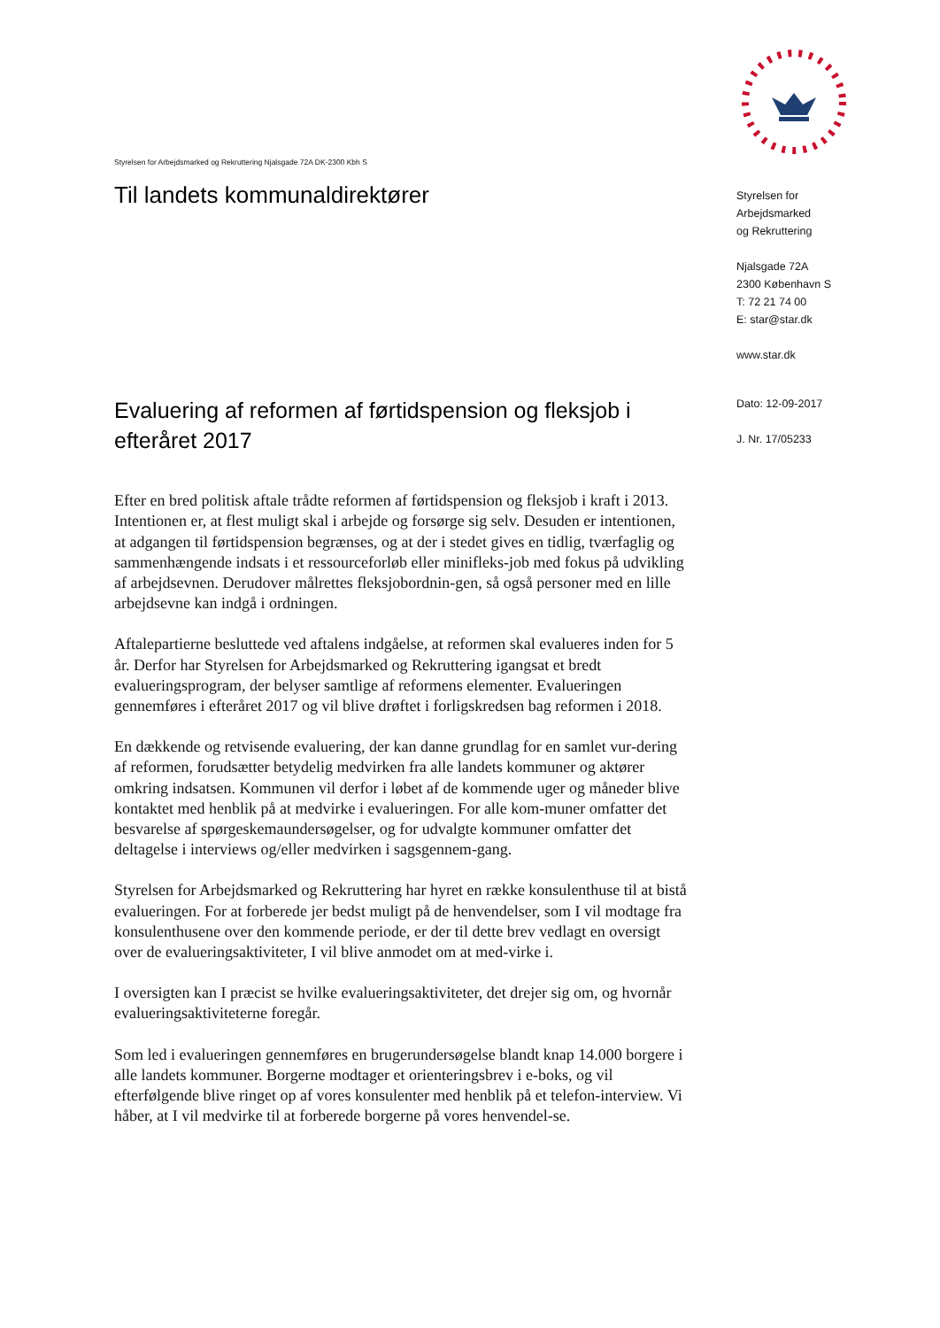Styrelsen for Arbejdsmarked og Rekruttering Njalsgade 72A DK-2300 Kbh S
Til landets kommunaldirektører
Evaluering af reformen af førtidspension og fleksjob i efteråret 2017
Efter en bred politisk aftale trådte reformen af førtidspension og fleksjob i kraft i 2013. Intentionen er, at flest muligt skal i arbejde og forsørge sig selv. Desuden er intentionen, at adgangen til førtidspension begrænses, og at der i stedet gives en tidlig, tværfaglig og sammenhængende indsats i et ressourceforløb eller minifleks-job med fokus på udvikling af arbejdsevnen. Derudover målrettes fleksjobordnin-gen, så også personer med en lille arbejdsevne kan indgå i ordningen.
Aftalepartierne besluttede ved aftalens indgåelse, at reformen skal evalueres inden for 5 år. Derfor har Styrelsen for Arbejdsmarked og Rekruttering igangsat et bredt evalueringsprogram, der belyser samtlige af reformens elementer. Evalueringen gennemføres i efteråret 2017 og vil blive drøftet i forligskredsen bag reformen i 2018.
En dækkende og retvisende evaluering, der kan danne grundlag for en samlet vur-dering af reformen, forudsætter betydelig medvirken fra alle landets kommuner og aktører omkring indsatsen. Kommunen vil derfor i løbet af de kommende uger og måneder blive kontaktet med henblik på at medvirke i evalueringen. For alle kom-muner omfatter det besvarelse af spørgeskemaundersøgelser, og for udvalgte kommuner omfatter det deltagelse i interviews og/eller medvirken i sagsgennem-gang.
Styrelsen for Arbejdsmarked og Rekruttering har hyret en række konsulenthuse til at bistå evalueringen. For at forberede jer bedst muligt på de henvendelser, som I vil modtage fra konsulenthusene over den kommende periode, er der til dette brev vedlagt en oversigt over de evalueringsaktiviteter, I vil blive anmodet om at med-virke i.
I oversigten kan I præcist se hvilke evalueringsaktiviteter, det drejer sig om, og hvornår evalueringsaktiviteterne foregår.
Som led i evalueringen gennemføres en brugerundersøgelse blandt knap 14.000 borgere i alle landets kommuner. Borgerne modtager et orienteringsbrev i e-boks, og vil efterfølgende blive ringet op af vores konsulenter med henblik på et telefon-interview. Vi håber, at I vil medvirke til at forberede borgerne på vores henvendel-se.
Styrelsen for
Arbejdsmarked
og Rekruttering
Njalsgade 72A
2300 København S
T: 72 21 74 00
E: star@star.dk
www.star.dk
Dato: 12-09-2017
J. Nr. 17/05233